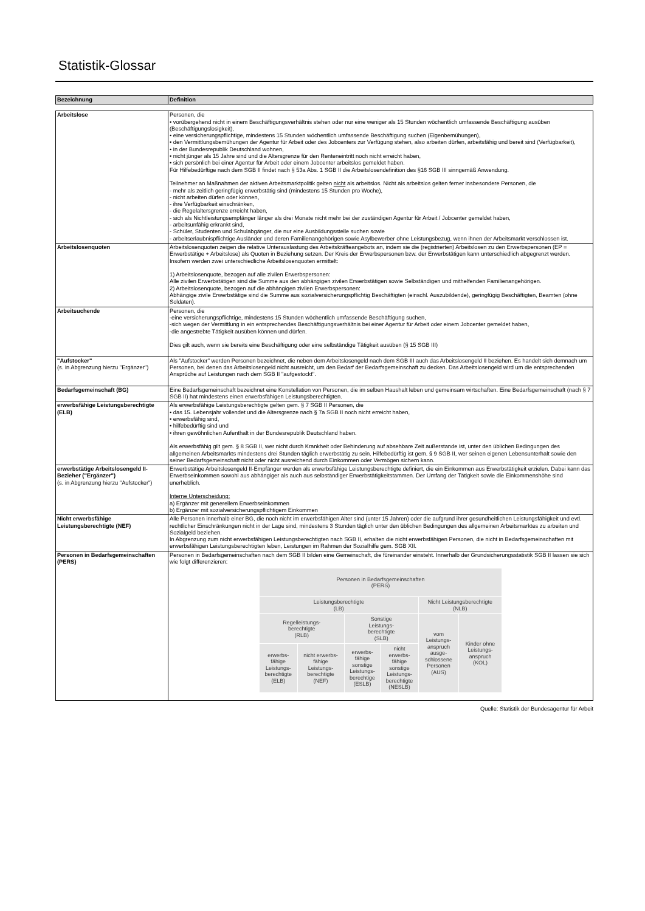Statistik-Glossar
| Bezeichnung | Definition |
| --- | --- |
| Arbeitslose | Personen, die • vorübergehend nicht in einem Beschäftigungsverhältnis stehen oder nur eine weniger als 15 Stunden wöchentlich umfassende Beschäftigung ausüben (Beschäftigungslosigkeit), • eine versicherungspflichtige, mindestens 15 Stunden wöchentlich umfassende Beschäftigung suchen (Eigenbemühungen), • den Vermittlungsbemühungen der Agentur für Arbeit oder des Jobcenters zur Verfügung stehen, also arbeiten dürfen, arbeitsfähig und bereit sind (Verfügbarkeit), • in der Bundesrepublik Deutschland wohnen, • nicht jünger als 15 Jahre sind und die Altersgrenze für den Renteneintritt noch nicht erreicht haben, • sich persönlich bei einer Agentur für Arbeit oder einem Jobcenter arbeitslos gemeldet haben. Für Hilfebedürftige nach dem SGB II findet nach § 53a Abs. 1 SGB II die Arbeitslosendefinition des §16 SGB III sinngemäß Anwendung. Teilnehmer an Maßnahmen der aktiven Arbeitsmarktpolitik gelten nicht als arbeitslos. Nicht als arbeitslos gelten ferner insbesondere Personen, die - mehr als zeitlich geringfügig erwerbstätig sind (mindestens 15 Stunden pro Woche), - nicht arbeiten dürfen oder können, - ihre Verfügbarkeit einschränken, - die Regelaltersgrenze erreicht haben, - sich als Nichtleistungsempfänger länger als drei Monate nicht mehr bei der zuständigen Agentur für Arbeit / Jobcenter gemeldet haben, - arbeitsunfähig erkrankt sind, - Schüler, Studenten und Schulabgänger, die nur eine Ausbildungsstelle suchen sowie - arbeitserlaubnispflichtige Ausländer und deren Familienangehörigen sowie Asylbewerber ohne Leistungsbezug, wenn ihnen der Arbeitsmarkt verschlossen ist. |
| Arbeitslosenquoten | Arbeitslosenquoten zeigen die relative Unterauslastung des Arbeitskräfteangebots an, indem sie die (registrierten) Arbeitslosen zu den Erwerbspersonen (EP = Erwerbstätige + Arbeitslose) als Quoten in Beziehung setzen. Der Kreis der Erwerbspersonen bzw. der Erwerbstätigen kann unterschiedlich abgegrenzt werden. Insofern werden zwei unterschiedliche Arbeitslosenquoten ermittelt: 1) Arbeitslosenquote, bezogen auf alle zivilen Erwerbspersonen: Alle zivilen Erwerbstätigen sind die Summe aus den abhängigen zivilen Erwerbstätigen sowie Selbständigen und mithelfenden Familienangehörigen. 2) Arbeitslosenquote, bezogen auf die abhängigen zivilen Erwerbspersonen: Abhängige zivile Erwerbstätige sind die Summe aus sozialversicherungspflichtig Beschäftigten (einschl. Auszubildende), geringfügig Beschäftigten, Beamten (ohne Soldaten). |
| Arbeitsuchende | Personen, die -eine versicherungspflichtige, mindestens 15 Stunden wöchentlich umfassende Beschäftigung suchen, -sich wegen der Vermittlung in ein entsprechendes Beschäftigungsverhältnis bei einer Agentur für Arbeit oder einem Jobcenter gemeldet haben, -die angestrebte Tätigkeit ausüben können und dürfen. Dies gilt auch, wenn sie bereits eine Beschäftigung oder eine selbständige Tätigkeit ausüben (§ 15 SGB III) |
| "Aufstocker" (s. in Abgrenzung hierzu "Ergänzer") | Als "Aufstocker" werden Personen bezeichnet, die neben dem Arbeitslosengeld nach dem SGB III auch das Arbeitslosengeld II beziehen. Es handelt sich demnach um Personen, bei denen das Arbeitslosengeld nicht ausreicht, um den Bedarf der Bedarfsgemeinschaft zu decken. Das Arbeitslosengeld wird um die entsprechenden Ansprüche auf Leistungen nach dem SGB II "aufgestockt". |
| Bedarfsgemeinschaft (BG) | Eine Bedarfsgemeinschaft bezeichnet eine Konstellation von Personen, die im selben Haushalt leben und gemeinsam wirtschaften. Eine Bedarfsgemeinschaft (nach § 7 SGB II) hat mindestens einen erwerbsfähigen Leistungsberechtigten. |
| erwerbsfähige Leistungsberechtigte (ELB) | Als erwerbsfähige Leistungsberechtigte gelten gem. § 7 SGB II Personen, die • das 15. Lebensjahr vollendet und die Altersgrenze nach § 7a SGB II noch nicht erreicht haben, • erwerbsfähig sind, • hilfebedürftig sind und • ihren gewöhnlichen Aufenthalt in der Bundesrepublik Deutschland haben. Als erwerbsfähig gilt gem. § 8 SGB II, wer nicht durch Krankheit oder Behinderung auf absehbare Zeit außerstande ist, unter den üblichen Bedingungen des allgemeinen Arbeitsmarkts mindestens drei Stunden täglich erwerbstätig zu sein. Hilfebedürftig ist gem. § 9 SGB II, wer seinen eigenen Lebensunterhalt sowie den seiner Bedarfsgemeinschaft nicht oder nicht ausreichend durch Einkommen oder Vermögen sichern kann. |
| erwerbstätige Arbeitslosengeld II-Bezieher ("Ergänzer") (s. in Abgrenzung hierzu "Aufstocker") | Erwerbstätige Arbeitslosengeld II-Empfänger werden als erwerbsfähige Leistungsberechtigte definiert, die ein Einkommen aus Erwerbstätigkeit erzielen. Dabei kann das Erwerbseinkommen sowohl aus abhängiger als auch aus selbständiger Erwerbstätigkeitstammen. Der Umfang der Tätigkeit sowie die Einkommenshöhe sind unerheblich. Interne Unterscheidung: a) Ergänzer mit generellem Erwerbseinkommen b) Ergänzer mit sozialversicherungspflichtigem Einkommen |
| Nicht erwerbsfähige Leistungsberechtigte (NEF) | Alle Personen innerhalb einer BG, die noch nicht im erwerbsfähigen Alter sind (unter 15 Jahren) oder die aufgrund ihrer gesundheitlichen Leistungsfähigkeit und evtl. rechtlicher Einschränkungen nicht in der Lage sind, mindestens 3 Stunden täglich unter den üblichen Bedingungen des allgemeinen Arbeitsmarktes zu arbeiten und Sozialgeld beziehen. In Abgrenzung zum nicht erwerbsfähigen Leistungsberechtigten nach SGB II, erhalten die nicht erwerbsfähigen Personen, die nicht in Bedarfsgemeinschaften mit erwerbsfähigen Leistungsberechtigten leben, Leistungen im Rahmen der Sozialhilfe gem. SGB XII. |
| Personen in Bedarfsgemeinschaften (PERS) | Personen in Bedarfsgemeinschaften nach dem SGB II bilden eine Gemeinschaft, die füreinander einsteht. Innerhalb der Grundsicherungsstatistik SGB II lassen sie sich wie folgt differenzieren: / Personen in Bedarfsgemeinschaften (PERS) / / / / / / / Leistungsberechtigte (LB) / / / / Nicht Leistungsberechtigte (NLB) / / / Regelleistungs- berechtigte (RLB) / / Sonstige Leistungs- berechtigte (SLB) / / vom Leistungs- anspruch ausge- schlossene Personen (AUS) / Kinder ohne Leistungs- anspruch (KOL) / / erwerbs- fähige Leistungs- berechtigte (ELB) / nicht erwerbs- fähige Leistungs- berechtigte (NEF) / erwerbs- fähige sonstige Leistungs- berechtige (ESLB) / nicht erwerbs- fähige sonstige Leistungs- berechtigte (NESLB) / / / |
Quelle: Statistik der Bundesagentur für Arbeit